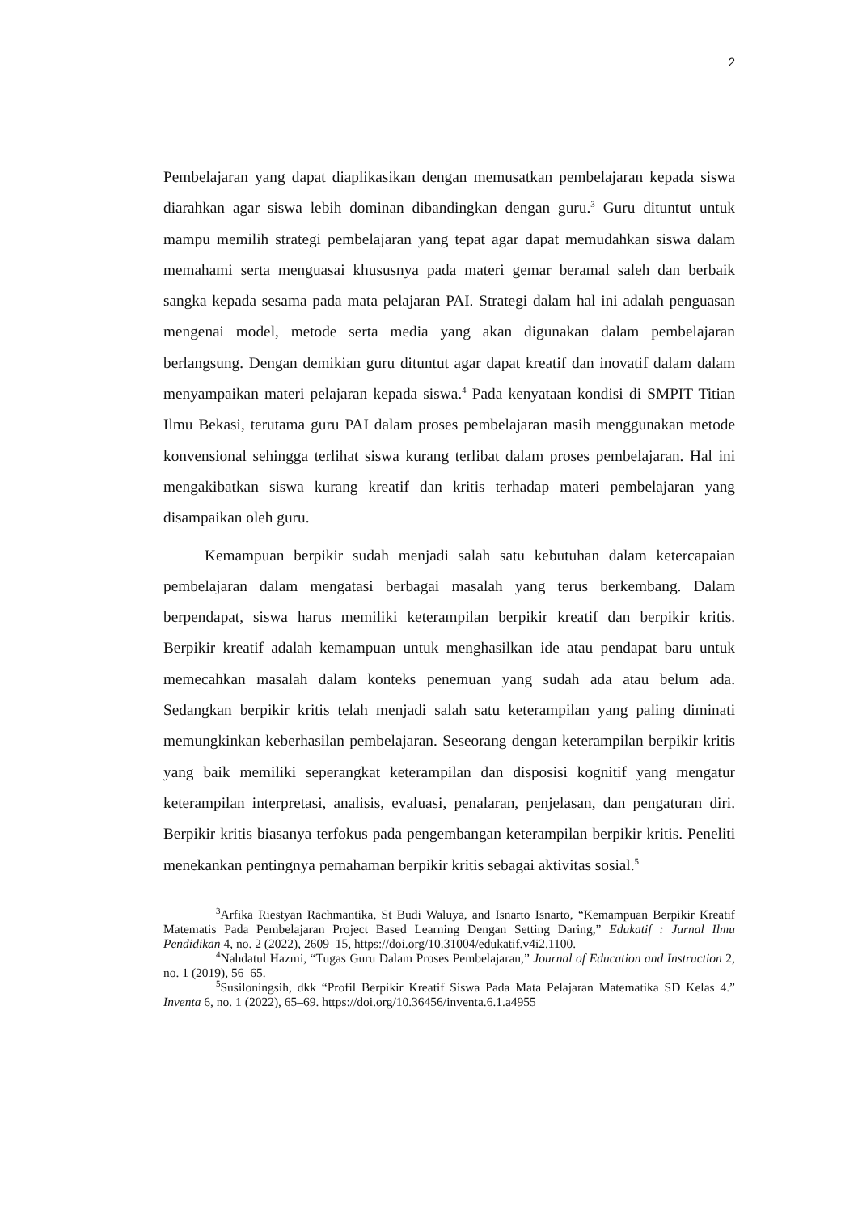2
Pembelajaran yang dapat diaplikasikan dengan memusatkan pembelajaran kepada siswa diarahkan agar siswa lebih dominan dibandingkan dengan guru.<sup>3</sup> Guru dituntut untuk mampu memilih strategi pembelajaran yang tepat agar dapat memudahkan siswa dalam memahami serta menguasai khususnya pada materi gemar beramal saleh dan berbaik sangka kepada sesama pada mata pelajaran PAI. Strategi dalam hal ini adalah penguasan mengenai model, metode serta media yang akan digunakan dalam pembelajaran berlangsung. Dengan demikian guru dituntut agar dapat kreatif dan inovatif dalam dalam menyampaikan materi pelajaran kepada siswa.<sup>4</sup> Pada kenyataan kondisi di SMPIT Titian Ilmu Bekasi, terutama guru PAI dalam proses pembelajaran masih menggunakan metode konvensional sehingga terlihat siswa kurang terlibat dalam proses pembelajaran. Hal ini mengakibatkan siswa kurang kreatif dan kritis terhadap materi pembelajaran yang disampaikan oleh guru.
Kemampuan berpikir sudah menjadi salah satu kebutuhan dalam ketercapaian pembelajaran dalam mengatasi berbagai masalah yang terus berkembang. Dalam berpendapat, siswa harus memiliki keterampilan berpikir kreatif dan berpikir kritis. Berpikir kreatif adalah kemampuan untuk menghasilkan ide atau pendapat baru untuk memecahkan masalah dalam konteks penemuan yang sudah ada atau belum ada. Sedangkan berpikir kritis telah menjadi salah satu keterampilan yang paling diminati memungkinkan keberhasilan pembelajaran. Seseorang dengan keterampilan berpikir kritis yang baik memiliki seperangkat keterampilan dan disposisi kognitif yang mengatur keterampilan interpretasi, analisis, evaluasi, penalaran, penjelasan, dan pengaturan diri. Berpikir kritis biasanya terfokus pada pengembangan keterampilan berpikir kritis. Peneliti menekankan pentingnya pemahaman berpikir kritis sebagai aktivitas sosial.<sup>5</sup>
<sup>3</sup> Arfika Riestyan Rachmantika, St Budi Waluya, and Isnarto Isnarto, “Kemampuan Berpikir Kreatif Matematis Pada Pembelajaran Project Based Learning Dengan Setting Daring,” Edukatif : Jurnal Ilmu Pendidikan 4, no. 2 (2022), 2609–15, https://doi.org/10.31004/edukatif.v4i2.1100.
<sup>4</sup> Nahdatul Hazmi, “Tugas Guru Dalam Proses Pembelajaran,” Journal of Education and Instruction 2, no. 1 (2019), 56–65.
<sup>5</sup> Susiloningsih, dkk “Profil Berpikir Kreatif Siswa Pada Mata Pelajaran Matematika SD Kelas 4.” Inventa 6, no. 1 (2022), 65–69. https://doi.org/10.36456/inventa.6.1.a4955